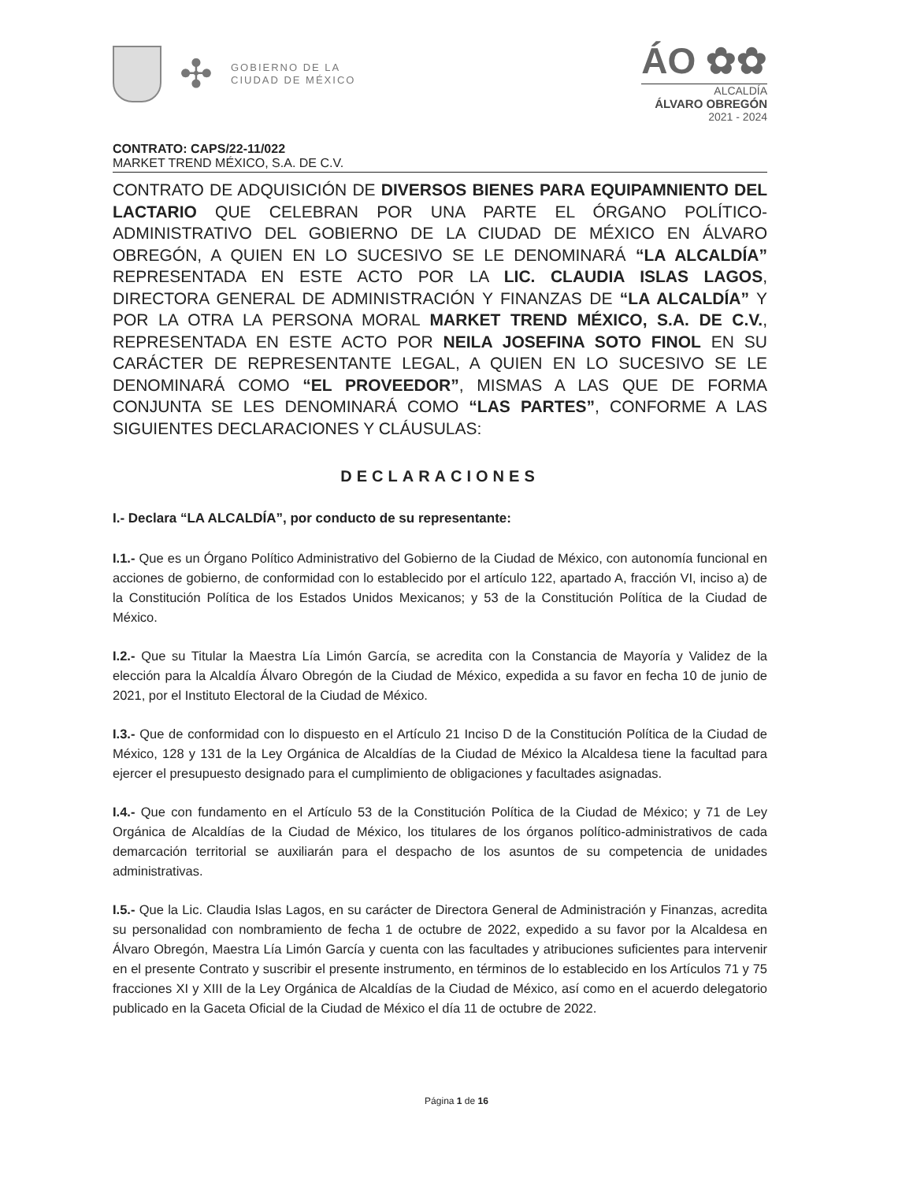✣
GOBIERNO DE LA
CIUDAD DE MÉXICO
ÁO ✿✿
ALCALDÍA
ÁLVARO OBREGÓN
2021 - 2024
CONTRATO: CAPS/22-11/022
MARKET TREND MÉXICO, S.A. DE C.V.
CONTRATO DE ADQUISICIÓN DE DIVERSOS BIENES PARA EQUIPAMNIENTO DEL LACTARIO QUE CELEBRAN POR UNA PARTE EL ÓRGANO POLÍTICO-ADMINISTRATIVO DEL GOBIERNO DE LA CIUDAD DE MÉXICO EN ÁLVARO OBREGÓN, A QUIEN EN LO SUCESIVO SE LE DENOMINARÁ “LA ALCALDÍA” REPRESENTADA EN ESTE ACTO POR LA LIC. CLAUDIA ISLAS LAGOS, DIRECTORA GENERAL DE ADMINISTRACIÓN Y FINANZAS DE “LA ALCALDÍA” Y POR LA OTRA LA PERSONA MORAL MARKET TREND MÉXICO, S.A. DE C.V., REPRESENTADA EN ESTE ACTO POR NEILA JOSEFINA SOTO FINOL EN SU CARÁCTER DE REPRESENTANTE LEGAL, A QUIEN EN LO SUCESIVO SE LE DENOMINARÁ COMO “EL PROVEEDOR”, MISMAS A LAS QUE DE FORMA CONJUNTA SE LES DENOMINARÁ COMO “LAS PARTES”, CONFORME A LAS SIGUIENTES DECLARACIONES Y CLÁUSULAS:
DECLARACIONES
I.- Declara “LA ALCALDÍA”, por conducto de su representante:
I.1.- Que es un Órgano Político Administrativo del Gobierno de la Ciudad de México, con autonomía funcional en acciones de gobierno, de conformidad con lo establecido por el artículo 122, apartado A, fracción VI, inciso a) de la Constitución Política de los Estados Unidos Mexicanos; y 53 de la Constitución Política de la Ciudad de México.
I.2.- Que su Titular la Maestra Lía Limón García, se acredita con la Constancia de Mayoría y Validez de la elección para la Alcaldía Álvaro Obregón de la Ciudad de México, expedida a su favor en fecha 10 de junio de 2021, por el Instituto Electoral de la Ciudad de México.
I.3.- Que de conformidad con lo dispuesto en el Artículo 21 Inciso D de la Constitución Política de la Ciudad de México, 128 y 131 de la Ley Orgánica de Alcaldías de la Ciudad de México la Alcaldesa tiene la facultad para ejercer el presupuesto designado para el cumplimiento de obligaciones y facultades asignadas.
I.4.- Que con fundamento en el Artículo 53 de la Constitución Política de la Ciudad de México; y 71 de Ley Orgánica de Alcaldías de la Ciudad de México, los titulares de los órganos político-administrativos de cada demarcación territorial se auxiliarán para el despacho de los asuntos de su competencia de unidades administrativas.
I.5.- Que la Lic. Claudia Islas Lagos, en su carácter de Directora General de Administración y Finanzas, acredita su personalidad con nombramiento de fecha 1 de octubre de 2022, expedido a su favor por la Alcaldesa en Álvaro Obregón, Maestra Lía Limón García y cuenta con las facultades y atribuciones suficientes para intervenir en el presente Contrato y suscribir el presente instrumento, en términos de lo establecido en los Artículos 71 y 75 fracciones XI y XIII de la Ley Orgánica de Alcaldías de la Ciudad de México, así como en el acuerdo delegatorio publicado en la Gaceta Oficial de la Ciudad de México el día 11 de octubre de 2022.
Página 1 de 16